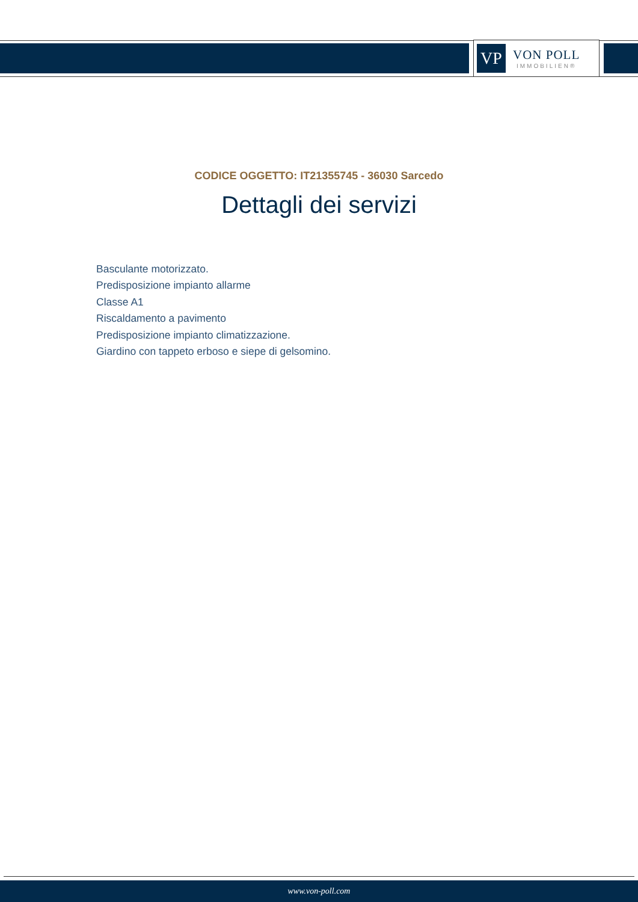VP
VON POLL
IMMOBILIEN®
CODICE OGGETTO: IT21355745 - 36030 Sarcedo
Dettagli dei servizi
Basculante motorizzato.
Predisposizione impianto allarme
Classe A1
Riscaldamento a pavimento
Predisposizione impianto climatizzazione.
Giardino con tappeto erboso e siepe di gelsomino.
www.von-poll.com